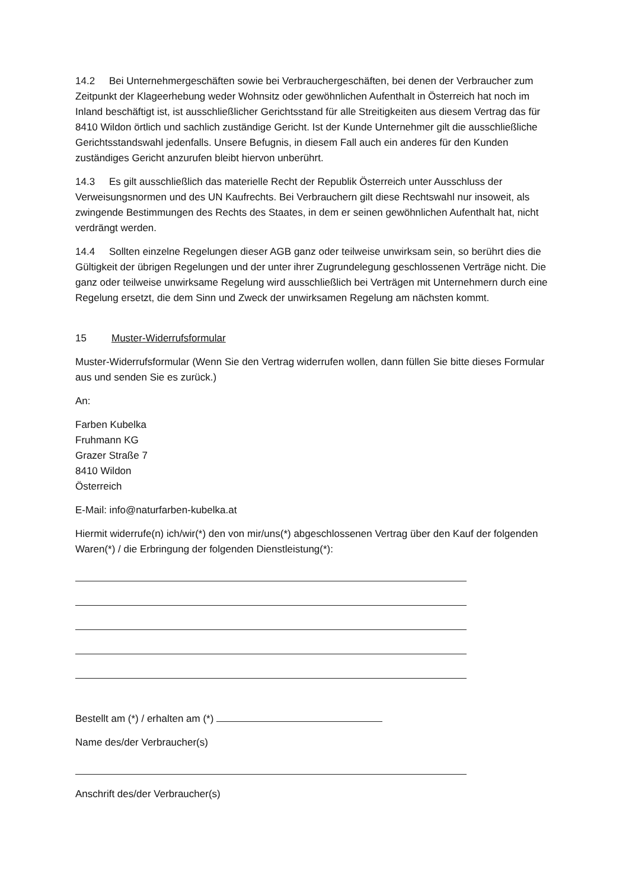14.2 Bei Unternehmergeschäften sowie bei Verbrauchergeschäften, bei denen der Verbraucher zum Zeitpunkt der Klageerhebung weder Wohnsitz oder gewöhnlichen Aufenthalt in Österreich hat noch im Inland beschäftigt ist, ist ausschließlicher Gerichtsstand für alle Streitigkeiten aus diesem Vertrag das für 8410 Wildon örtlich und sachlich zuständige Gericht. Ist der Kunde Unternehmer gilt die ausschließliche Gerichtsstandswahl jedenfalls. Unsere Befugnis, in diesem Fall auch ein anderes für den Kunden zuständiges Gericht anzurufen bleibt hiervon unberührt.
14.3 Es gilt ausschließlich das materielle Recht der Republik Österreich unter Ausschluss der Verweisungsnormen und des UN Kaufrechts. Bei Verbrauchern gilt diese Rechtswahl nur insoweit, als zwingende Bestimmungen des Rechts des Staates, in dem er seinen gewöhnlichen Aufenthalt hat, nicht verdrängt werden.
14.4 Sollten einzelne Regelungen dieser AGB ganz oder teilweise unwirksam sein, so berührt dies die Gültigkeit der übrigen Regelungen und der unter ihrer Zugrundelegung geschlossenen Verträge nicht. Die ganz oder teilweise unwirksame Regelung wird ausschließlich bei Verträgen mit Unternehmern durch eine Regelung ersetzt, die dem Sinn und Zweck der unwirksamen Regelung am nächsten kommt.
15 Muster-Widerrufsformular
Muster-Widerrufsformular (Wenn Sie den Vertrag widerrufen wollen, dann füllen Sie bitte dieses Formular aus und senden Sie es zurück.)
An:
Farben Kubelka
Fruhmann KG
Grazer Straße 7
8410 Wildon
Österreich
E-Mail: info@naturfarben-kubelka.at
Hiermit widerrufe(n) ich/wir(*) den von mir/uns(*) abgeschlossenen Vertrag über den Kauf der folgenden Waren(*) / die Erbringung der folgenden Dienstleistung(*):
Bestellt am (*) / erhalten am (*)
Name des/der Verbraucher(s)
Anschrift des/der Verbraucher(s)